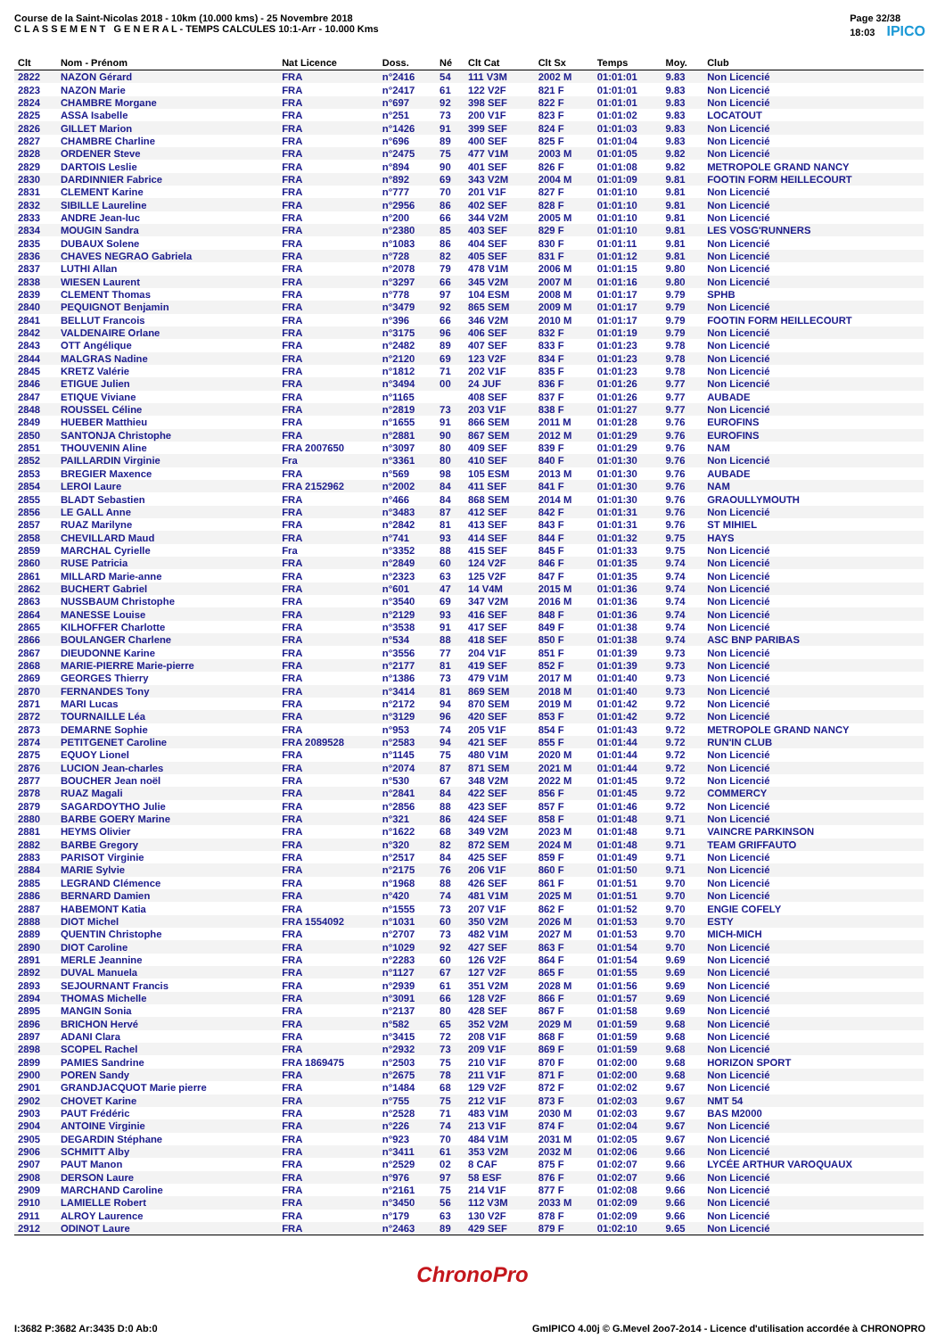Course de la Saint-Nicolas 2018 - 10km (10.000 kms) - 25 Novembre 2018
C L A S S E M E N T G E N E R A L - TEMPS CALCULES 10:1-Arr - 10.000 Kms
Page 32/38
18:03 IPICO
| Clt | Nom - Prénom | Nat Licence | Doss. | Né | Clt Cat | Clt Sx | Temps | Moy. | Club |
| --- | --- | --- | --- | --- | --- | --- | --- | --- | --- |
| 2822 | NAZON Gérard | FRA | n°2416 | 54 | 111 V3M | 2002 M | 01:01:01 | 9.83 | Non Licencié |
| 2823 | NAZON Marie | FRA | n°2417 | 61 | 122 V2F | 821 F | 01:01:01 | 9.83 | Non Licencié |
| 2824 | CHAMBRE Morgane | FRA | n°697 | 92 | 398 SEF | 822 F | 01:01:01 | 9.83 | Non Licencié |
| 2825 | ASSA Isabelle | FRA | n°251 | 73 | 200 V1F | 823 F | 01:01:02 | 9.83 | LOCATOUT |
| 2826 | GILLET Marion | FRA | n°1426 | 91 | 399 SEF | 824 F | 01:01:03 | 9.83 | Non Licencié |
| 2827 | CHAMBRE Charline | FRA | n°696 | 89 | 400 SEF | 825 F | 01:01:04 | 9.83 | Non Licencié |
| 2828 | ORDENER Steve | FRA | n°2475 | 75 | 477 V1M | 2003 M | 01:01:05 | 9.82 | Non Licencié |
| 2829 | DARTOIS Leslie | FRA | n°894 | 90 | 401 SEF | 826 F | 01:01:08 | 9.82 | METROPOLE GRAND NANCY |
| 2830 | DARDINNIER Fabrice | FRA | n°892 | 69 | 343 V2M | 2004 M | 01:01:09 | 9.81 | FOOTIN FORM HEILLECOURT |
| 2831 | CLEMENT Karine | FRA | n°777 | 70 | 201 V1F | 827 F | 01:01:10 | 9.81 | Non Licencié |
| 2832 | SIBILLE Laureline | FRA | n°2956 | 86 | 402 SEF | 828 F | 01:01:10 | 9.81 | Non Licencié |
| 2833 | ANDRE Jean-luc | FRA | n°200 | 66 | 344 V2M | 2005 M | 01:01:10 | 9.81 | Non Licencié |
| 2834 | MOUGIN Sandra | FRA | n°2380 | 85 | 403 SEF | 829 F | 01:01:10 | 9.81 | LES VOSG'RUNNERS |
| 2835 | DUBAUX Solene | FRA | n°1083 | 86 | 404 SEF | 830 F | 01:01:11 | 9.81 | Non Licencié |
| 2836 | CHAVES NEGRAO Gabriela | FRA | n°728 | 82 | 405 SEF | 831 F | 01:01:12 | 9.81 | Non Licencié |
| 2837 | LUTHI Allan | FRA | n°2078 | 79 | 478 V1M | 2006 M | 01:01:15 | 9.80 | Non Licencié |
| 2838 | WIESEN Laurent | FRA | n°3297 | 66 | 345 V2M | 2007 M | 01:01:16 | 9.80 | Non Licencié |
| 2839 | CLEMENT Thomas | FRA | n°778 | 97 | 104 ESM | 2008 M | 01:01:17 | 9.79 | SPHB |
| 2840 | PEQUIGNOT Benjamin | FRA | n°3479 | 92 | 865 SEM | 2009 M | 01:01:17 | 9.79 | Non Licencié |
| 2841 | BELLUT Francois | FRA | n°396 | 66 | 346 V2M | 2010 M | 01:01:17 | 9.79 | FOOTIN FORM HEILLECOURT |
| 2842 | VALDENAIRE Orlane | FRA | n°3175 | 96 | 406 SEF | 832 F | 01:01:19 | 9.79 | Non Licencié |
| 2843 | OTT Angélique | FRA | n°2482 | 89 | 407 SEF | 833 F | 01:01:23 | 9.78 | Non Licencié |
| 2844 | MALGRAS Nadine | FRA | n°2120 | 69 | 123 V2F | 834 F | 01:01:23 | 9.78 | Non Licencié |
| 2845 | KRETZ Valérie | FRA | n°1812 | 71 | 202 V1F | 835 F | 01:01:23 | 9.78 | Non Licencié |
| 2846 | ETIGUE Julien | FRA | n°3494 | 00 | 24 JUF | 836 F | 01:01:26 | 9.77 | Non Licencié |
| 2847 | ETIQUE Viviane | FRA | n°1165 | | 408 SEF | 837 F | 01:01:26 | 9.77 | AUBADE |
| 2848 | ROUSSEL Céline | FRA | n°2819 | 73 | 203 V1F | 838 F | 01:01:27 | 9.77 | Non Licencié |
| 2849 | HUEBER Matthieu | FRA | n°1655 | 91 | 866 SEM | 2011 M | 01:01:28 | 9.76 | EUROFINS |
| 2850 | SANTONJA Christophe | FRA | n°2881 | 90 | 867 SEM | 2012 M | 01:01:29 | 9.76 | EUROFINS |
| 2851 | THOUVENIN Aline | FRA 2007650 | n°3097 | 80 | 409 SEF | 839 F | 01:01:29 | 9.76 | NAM |
| 2852 | PAILLARDIN Virginie | Fra | n°3361 | 80 | 410 SEF | 840 F | 01:01:30 | 9.76 | Non Licencié |
| 2853 | BREGIER Maxence | FRA | n°569 | 98 | 105 ESM | 2013 M | 01:01:30 | 9.76 | AUBADE |
| 2854 | LEROI Laure | FRA 2152962 | n°2002 | 84 | 411 SEF | 841 F | 01:01:30 | 9.76 | NAM |
| 2855 | BLADT Sebastien | FRA | n°466 | 84 | 868 SEM | 2014 M | 01:01:30 | 9.76 | GRAOULLYMOUTH |
| 2856 | LE GALL Anne | FRA | n°3483 | 87 | 412 SEF | 842 F | 01:01:31 | 9.76 | Non Licencié |
| 2857 | RUAZ Marilyne | FRA | n°2842 | 81 | 413 SEF | 843 F | 01:01:31 | 9.76 | ST MIHIEL |
| 2858 | CHEVILLARD Maud | FRA | n°741 | 93 | 414 SEF | 844 F | 01:01:32 | 9.75 | HAYS |
| 2859 | MARCHAL Cyrielle | Fra | n°3352 | 88 | 415 SEF | 845 F | 01:01:33 | 9.75 | Non Licencié |
| 2860 | RUSE Patricia | FRA | n°2849 | 60 | 124 V2F | 846 F | 01:01:35 | 9.74 | Non Licencié |
| 2861 | MILLARD Marie-anne | FRA | n°2323 | 63 | 125 V2F | 847 F | 01:01:35 | 9.74 | Non Licencié |
| 2862 | BUCHERT Gabriel | FRA | n°601 | 47 | 14 V4M | 2015 M | 01:01:36 | 9.74 | Non Licencié |
| 2863 | NUSSBAUM Christophe | FRA | n°3540 | 69 | 347 V2M | 2016 M | 01:01:36 | 9.74 | Non Licencié |
| 2864 | MANESSE Louise | FRA | n°2129 | 93 | 416 SEF | 848 F | 01:01:36 | 9.74 | Non Licencié |
| 2865 | KILHOFFER Charlotte | FRA | n°3538 | 91 | 417 SEF | 849 F | 01:01:38 | 9.74 | Non Licencié |
| 2866 | BOULANGER Charlene | FRA | n°534 | 88 | 418 SEF | 850 F | 01:01:38 | 9.74 | ASC BNP PARIBAS |
| 2867 | DIEUDONNE Karine | FRA | n°3556 | 77 | 204 V1F | 851 F | 01:01:39 | 9.73 | Non Licencié |
| 2868 | MARIE-PIERRE Marie-pierre | FRA | n°2177 | 81 | 419 SEF | 852 F | 01:01:39 | 9.73 | Non Licencié |
| 2869 | GEORGES Thierry | FRA | n°1386 | 73 | 479 V1M | 2017 M | 01:01:40 | 9.73 | Non Licencié |
| 2870 | FERNANDES Tony | FRA | n°3414 | 81 | 869 SEM | 2018 M | 01:01:40 | 9.73 | Non Licencié |
| 2871 | MARI Lucas | FRA | n°2172 | 94 | 870 SEM | 2019 M | 01:01:42 | 9.72 | Non Licencié |
| 2872 | TOURNAILLE Léa | FRA | n°3129 | 96 | 420 SEF | 853 F | 01:01:42 | 9.72 | Non Licencié |
| 2873 | DEMARNE Sophie | FRA | n°953 | 74 | 205 V1F | 854 F | 01:01:43 | 9.72 | METROPOLE GRAND NANCY |
| 2874 | PETITGENET Caroline | FRA 2089528 | n°2583 | 94 | 421 SEF | 855 F | 01:01:44 | 9.72 | RUN'IN CLUB |
| 2875 | EQUOY Lionel | FRA | n°1145 | 75 | 480 V1M | 2020 M | 01:01:44 | 9.72 | Non Licencié |
| 2876 | LUCION Jean-charles | FRA | n°2074 | 87 | 871 SEM | 2021 M | 01:01:44 | 9.72 | Non Licencié |
| 2877 | BOUCHER Jean noël | FRA | n°530 | 67 | 348 V2M | 2022 M | 01:01:45 | 9.72 | Non Licencié |
| 2878 | RUAZ Magali | FRA | n°2841 | 84 | 422 SEF | 856 F | 01:01:45 | 9.72 | COMMERCY |
| 2879 | SAGARDOYTHO Julie | FRA | n°2856 | 88 | 423 SEF | 857 F | 01:01:46 | 9.72 | Non Licencié |
| 2880 | BARBE GOERY Marine | FRA | n°321 | 86 | 424 SEF | 858 F | 01:01:48 | 9.71 | Non Licencié |
| 2881 | HEYMS Olivier | FRA | n°1622 | 68 | 349 V2M | 2023 M | 01:01:48 | 9.71 | VAINCRE PARKINSON |
| 2882 | BARBE Gregory | FRA | n°320 | 82 | 872 SEM | 2024 M | 01:01:48 | 9.71 | TEAM GRIFFAUTO |
| 2883 | PARISOT Virginie | FRA | n°2517 | 84 | 425 SEF | 859 F | 01:01:49 | 9.71 | Non Licencié |
| 2884 | MARIE Sylvie | FRA | n°2175 | 76 | 206 V1F | 860 F | 01:01:50 | 9.71 | Non Licencié |
| 2885 | LEGRAND Clémence | FRA | n°1968 | 88 | 426 SEF | 861 F | 01:01:51 | 9.70 | Non Licencié |
| 2886 | BERNARD Damien | FRA | n°420 | 74 | 481 V1M | 2025 M | 01:01:51 | 9.70 | Non Licencié |
| 2887 | HABEMONT Katia | FRA | n°1555 | 73 | 207 V1F | 862 F | 01:01:52 | 9.70 | ENGIE COFELY |
| 2888 | DIOT Michel | FRA 1554092 | n°1031 | 60 | 350 V2M | 2026 M | 01:01:53 | 9.70 | ESTY |
| 2889 | QUENTIN Christophe | FRA | n°2707 | 73 | 482 V1M | 2027 M | 01:01:53 | 9.70 | MICH-MICH |
| 2890 | DIOT Caroline | FRA | n°1029 | 92 | 427 SEF | 863 F | 01:01:54 | 9.70 | Non Licencié |
| 2891 | MERLE Jeannine | FRA | n°2283 | 60 | 126 V2F | 864 F | 01:01:54 | 9.69 | Non Licencié |
| 2892 | DUVAL Manuela | FRA | n°1127 | 67 | 127 V2F | 865 F | 01:01:55 | 9.69 | Non Licencié |
| 2893 | SEJOURNANT Francis | FRA | n°2939 | 61 | 351 V2M | 2028 M | 01:01:56 | 9.69 | Non Licencié |
| 2894 | THOMAS Michelle | FRA | n°3091 | 66 | 128 V2F | 866 F | 01:01:57 | 9.69 | Non Licencié |
| 2895 | MANGIN Sonia | FRA | n°2137 | 80 | 428 SEF | 867 F | 01:01:58 | 9.69 | Non Licencié |
| 2896 | BRICHON Hervé | FRA | n°582 | 65 | 352 V2M | 2029 M | 01:01:59 | 9.68 | Non Licencié |
| 2897 | ADANI Clara | FRA | n°3415 | 72 | 208 V1F | 868 F | 01:01:59 | 9.68 | Non Licencié |
| 2898 | SCOPEL Rachel | FRA | n°2932 | 73 | 209 V1F | 869 F | 01:01:59 | 9.68 | Non Licencié |
| 2899 | PAMIES Sandrine | FRA 1869475 | n°2503 | 75 | 210 V1F | 870 F | 01:02:00 | 9.68 | HORIZON SPORT |
| 2900 | POREN Sandy | FRA | n°2675 | 78 | 211 V1F | 871 F | 01:02:00 | 9.68 | Non Licencié |
| 2901 | GRANDJACQUOT Marie pierre | FRA | n°1484 | 68 | 129 V2F | 872 F | 01:02:02 | 9.67 | Non Licencié |
| 2902 | CHOVET Karine | FRA | n°755 | 75 | 212 V1F | 873 F | 01:02:03 | 9.67 | NMT 54 |
| 2903 | PAUT Frédéric | FRA | n°2528 | 71 | 483 V1M | 2030 M | 01:02:03 | 9.67 | BAS M2000 |
| 2904 | ANTOINE Virginie | FRA | n°226 | 74 | 213 V1F | 874 F | 01:02:04 | 9.67 | Non Licencié |
| 2905 | DEGARDIN Stéphane | FRA | n°923 | 70 | 484 V1M | 2031 M | 01:02:05 | 9.67 | Non Licencié |
| 2906 | SCHMITT Alby | FRA | n°3411 | 61 | 353 V2M | 2032 M | 01:02:06 | 9.66 | Non Licencié |
| 2907 | PAUT Manon | FRA | n°2529 | 02 | 8 CAF | 875 F | 01:02:07 | 9.66 | LYCÉE ARTHUR VAROQUAUX |
| 2908 | DERSON Laure | FRA | n°976 | 97 | 58 ESF | 876 F | 01:02:07 | 9.66 | Non Licencié |
| 2909 | MARCHAND Caroline | FRA | n°2161 | 75 | 214 V1F | 877 F | 01:02:08 | 9.66 | Non Licencié |
| 2910 | LAMIELLE Robert | FRA | n°3450 | 56 | 112 V3M | 2033 M | 01:02:09 | 9.66 | Non Licencié |
| 2911 | ALROY Laurence | FRA | n°179 | 63 | 130 V2F | 878 F | 01:02:09 | 9.66 | Non Licencié |
| 2912 | ODINOT Laure | FRA | n°2463 | 89 | 429 SEF | 879 F | 01:02:10 | 9.65 | Non Licencié |
ChronoPro
I:3682 P:3682 Ar:3435 D:0 Ab:0 GmIPICO 4.00j © G.Mevel 2oo7-2o14 - Licence d'utilisation accordée à CHRONOPRO